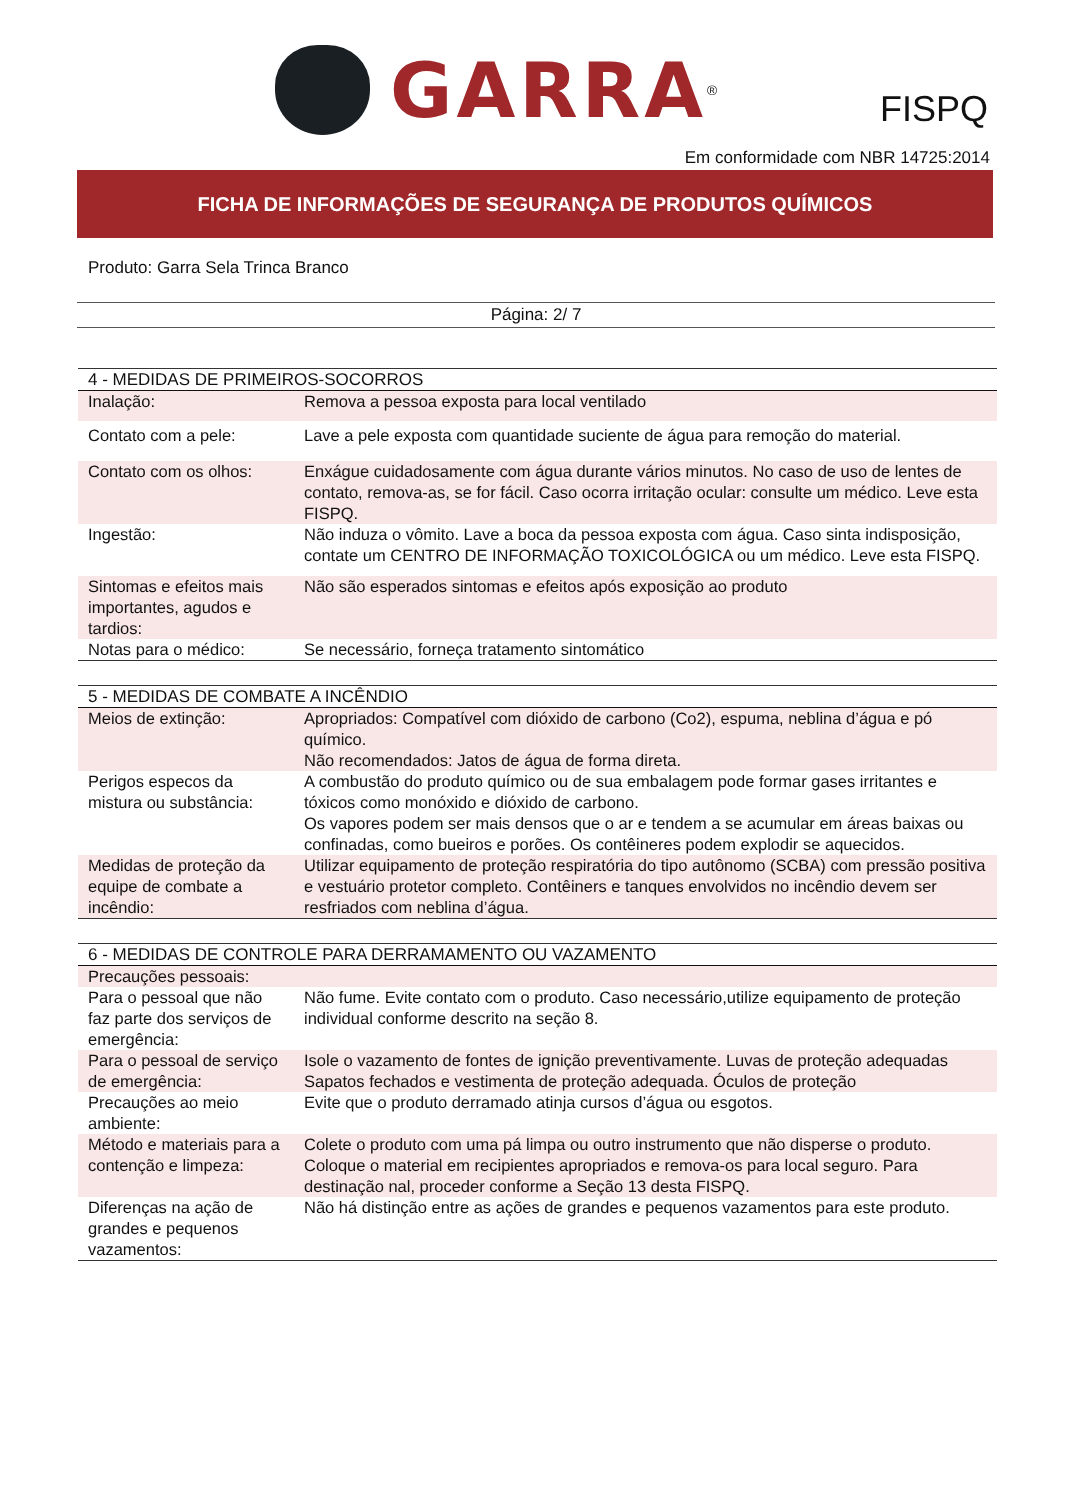GARRA
<sup>®</sup>
FISPQ
Em conformidade com NBR 14725:2014
FICHA DE INFORMAÇÕES DE SEGURANÇA DE PRODUTOS QUÍMICOS
Produto: Garra Sela Trinca Branco
Página: 2/ 7
| 4 - MEDIDAS DE PRIMEIROS-SOCORROS | |
| Inalação: | Remova a pessoa exposta para local ventilado |
| Contato com a pele: | Lave a pele exposta com quantidade suciente de água para remoção do material. |
| Contato com os olhos: | Enxágue cuidadosamente com água durante vários minutos. No caso de uso de lentes de contato, remova-as, se for fácil. Caso ocorra irritação ocular: consulte um médico. Leve esta FISPQ. |
| Ingestão: | Não induza o vômito. Lave a boca da pessoa exposta com água. Caso sinta indisposição, contate um CENTRO DE INFORMAÇÃO TOXICOLÓGICA ou um médico. Leve esta FISPQ. |
| Sintomas e efeitos mais importantes, agudos e tardios: | Não são esperados sintomas e efeitos após exposição ao produto |
| Notas para o médico: | Se necessário, forneça tratamento sintomático |
| 5 - MEDIDAS DE COMBATE A INCÊNDIO | |
| Meios de extinção: | Apropriados: Compatível com dióxido de carbono (Co2), espuma, neblina d’água e pó químico. Não recomendados: Jatos de água de forma direta. |
| Perigos especos da mistura ou substância: | A combustão do produto químico ou de sua embalagem pode formar gases irritantes e tóxicos como monóxido e dióxido de carbono. Os vapores podem ser mais densos que o ar e tendem a se acumular em áreas baixas ou confinadas, como bueiros e porões. Os contêineres podem explodir se aquecidos. |
| Medidas de proteção da equipe de combate a incêndio: | Utilizar equipamento de proteção respiratória do tipo autônomo (SCBA) com pressão positiva e vestuário protetor completo. Contêiners e tanques envolvidos no incêndio devem ser resfriados com neblina d’água. |
| 6 - MEDIDAS DE CONTROLE PARA DERRAMAMENTO OU VAZAMENTO | |
| Precauções pessoais: | |
| Para o pessoal que não faz parte dos serviços de emergência: | Não fume. Evite contato com o produto. Caso necessário,utilize equipamento de proteção individual conforme descrito na seção 8. |
| Para o pessoal de serviço de emergência: | Isole o vazamento de fontes de ignição preventivamente. Luvas de proteção adequadas Sapatos fechados e vestimenta de proteção adequada. Óculos de proteção |
| Precauções ao meio ambiente: | Evite que o produto derramado atinja cursos d’água ou esgotos. |
| Método e materiais para a contenção e limpeza: | Colete o produto com uma pá limpa ou outro instrumento que não disperse o produto. Coloque o material em recipientes apropriados e remova-os para local seguro. Para destinação nal, proceder conforme a Seção 13 desta FISPQ. |
| Diferenças na ação de grandes e pequenos vazamentos: | Não há distinção entre as ações de grandes e pequenos vazamentos para este produto. |